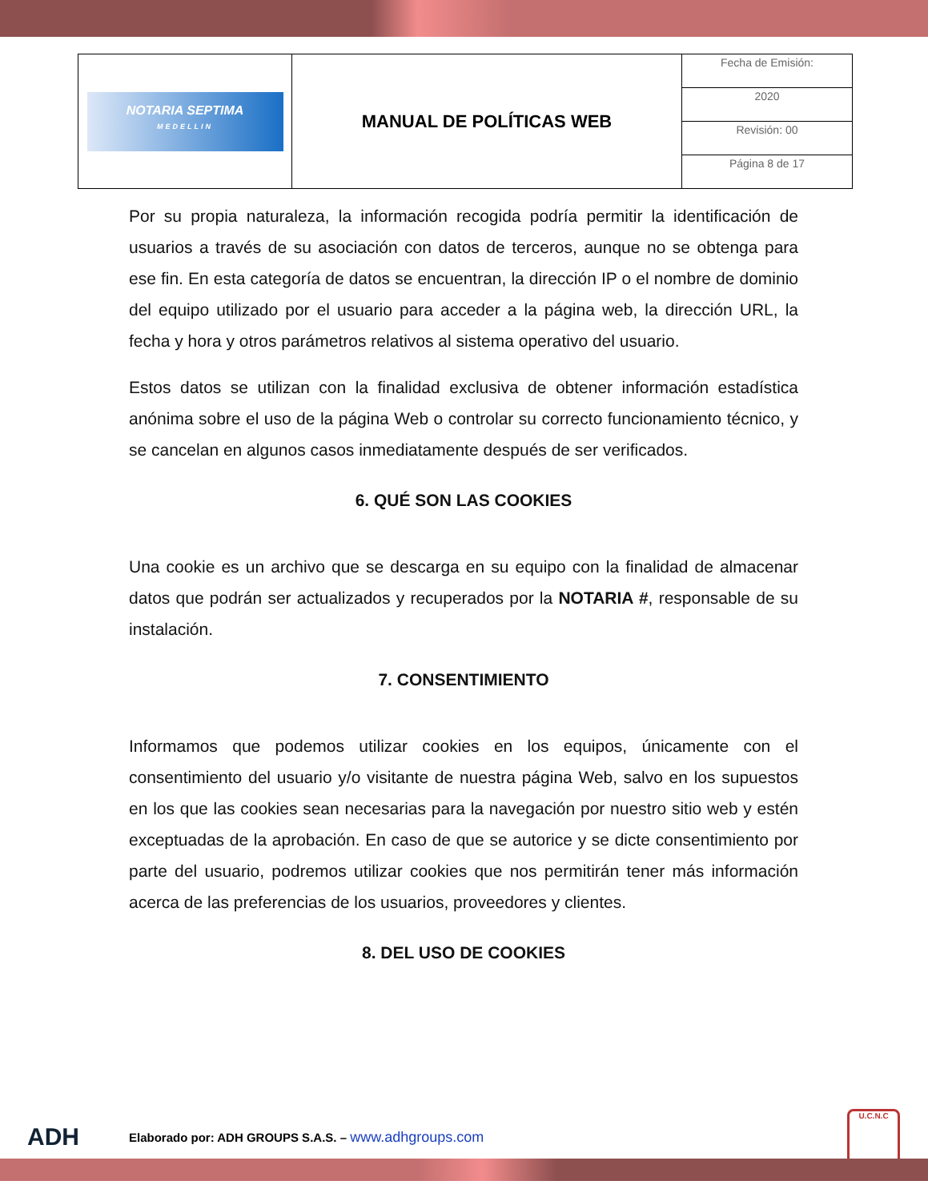| NOTARIA SEPTIMA MEDELLIN | MANUAL DE POLÍTICAS WEB | Fecha de Emisión: |
| | | 2020 |
| | | Revisión: 00 |
| | | Página 8 de 17 |
Por su propia naturaleza, la información recogida podría permitir la identificación de usuarios a través de su asociación con datos de terceros, aunque no se obtenga para ese fin. En esta categoría de datos se encuentran, la dirección IP o el nombre de dominio del equipo utilizado por el usuario para acceder a la página web, la dirección URL, la fecha y hora y otros parámetros relativos al sistema operativo del usuario.
Estos datos se utilizan con la finalidad exclusiva de obtener información estadística anónima sobre el uso de la página Web o controlar su correcto funcionamiento técnico, y se cancelan en algunos casos inmediatamente después de ser verificados.
6. QUÉ SON LAS COOKIES
Una cookie es un archivo que se descarga en su equipo con la finalidad de almacenar datos que podrán ser actualizados y recuperados por la NOTARIA #, responsable de su instalación.
7. CONSENTIMIENTO
Informamos que podemos utilizar cookies en los equipos, únicamente con el consentimiento del usuario y/o visitante de nuestra página Web, salvo en los supuestos en los que las cookies sean necesarias para la navegación por nuestro sitio web y estén exceptuadas de la aprobación. En caso de que se autorice y se dicte consentimiento por parte del usuario, podremos utilizar cookies que nos permitirán tener más información acerca de las preferencias de los usuarios, proveedores y clientes.
8. DEL USO DE COOKIES
ADH Elaborado por: ADH GROUPS S.A.S. – www.adhgroups.com U.C.N.C